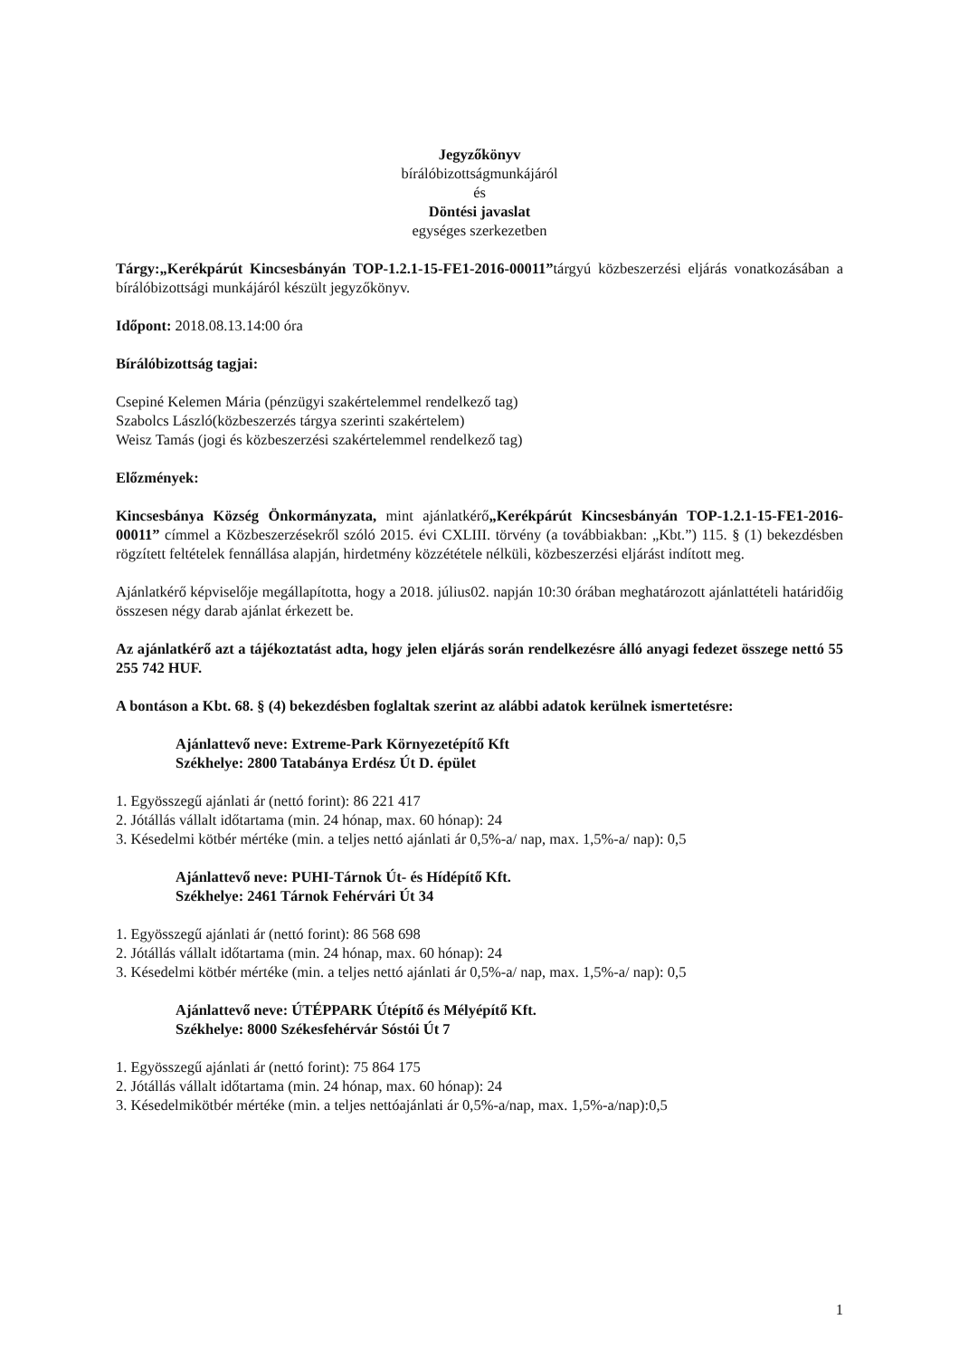Jegyzőkönyv
bírálóbizottságmunkájáról
és
Döntési javaslat
egységes szerkezetben
Tárgy:„Kerékpárút Kincsesbányán TOP-1.2.1-15-FE1-2016-00011”tárgyú közbeszerzési eljárás vonatkozásában a bírálóbizottsági munkájáról készült jegyzőkönyv.
Időpont: 2018.08.13.14:00 óra
Bírálóbizottság tagjai:
Csepiné Kelemen Mária (pénzügyi szakértelemmel rendelkező tag)
Szabolcs László(közbeszerzés tárgya szerinti szakértelem)
Weisz Tamás (jogi és közbeszerzési szakértelemmel rendelkező tag)
Előzmények:
Kincsesbánya Község Önkormányzata, mint ajánlatkérő„Kerékpárút Kincsesbányán TOP-1.2.1-15-FE1-2016-00011” címmel a Közbeszerzésekről szóló 2015. évi CXLIII. törvény (a továbbiakban: „Kbt.”) 115. § (1) bekezdésben rögzített feltételek fennállása alapján, hirdetmény közzététele nélküli, közbeszerzési eljárást indított meg.
Ajánlatkérő képviselője megállapította, hogy a 2018. július02. napján 10:30 órában meghatározott ajánlattételi határidőig összesen négy darab ajánlat érkezett be.
Az ajánlatkérő azt a tájékoztatást adta, hogy jelen eljárás során rendelkezésre álló anyagi fedezet összege nettó 55 255 742 HUF.
A bontáson a Kbt. 68. § (4) bekezdésben foglaltak szerint az alábbi adatok kerülnek ismertetésre:
Ajánlattevő neve: Extreme-Park Környezetépítő Kft
Székhelye: 2800 Tatabánya Erdész Út D. épület
1. Egyösszegű ajánlati ár (nettó forint): 86 221 417
2. Jótállás vállalt időtartama (min. 24 hónap, max. 60 hónap): 24
3. Késedelmi kötbér mértéke (min. a teljes nettó ajánlati ár 0,5%-a/ nap, max. 1,5%-a/ nap): 0,5
Ajánlattevő neve: PUHI-Tárnok Út- és Hídépítő Kft.
Székhelye: 2461 Tárnok Fehérvári Út 34
1. Egyösszegű ajánlati ár (nettó forint): 86 568 698
2. Jótállás vállalt időtartama (min. 24 hónap, max. 60 hónap): 24
3. Késedelmi kötbér mértéke (min. a teljes nettó ajánlati ár 0,5%-a/ nap, max. 1,5%-a/ nap): 0,5
Ajánlattevő neve: ÚTÉPPARK Útépítő és Mélyépítő Kft.
Székhelye: 8000 Székesfehérvár Sóstói Út 7
1. Egyösszegű ajánlati ár (nettó forint): 75 864 175
2. Jótállás vállalt időtartama (min. 24 hónap, max. 60 hónap): 24
3. Késedelmikötbér mértéke (min. a teljes nettóajánlati ár 0,5%-a/nap, max. 1,5%-a/nap):0,5
1